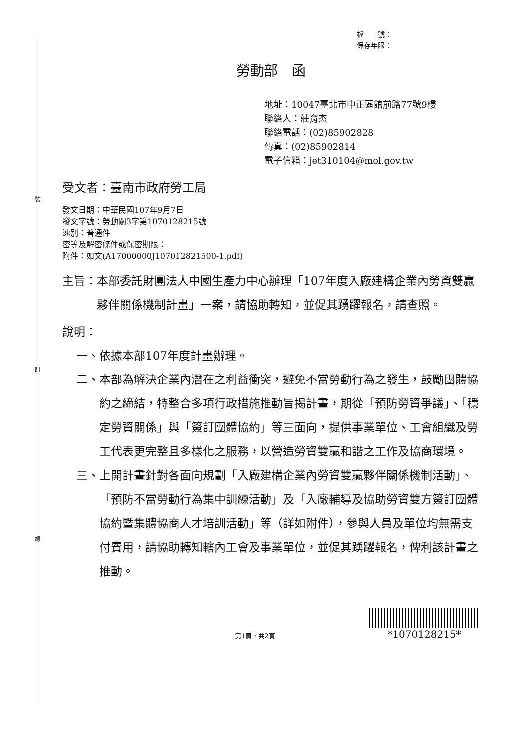裝
訂
線
檔　　號：
保存年限：
勞動部　函
地址：10047臺北市中正區館前路77號9樓
聯絡人：莊育杰
聯絡電話：(02)85902828
傳真：(02)85902814
電子信箱：jet310104@mol.gov.tw
受文者：臺南市政府勞工局
發文日期：中華民國107年9月7日
發文字號：勞動關3字第1070128215號
速別：普通件
密等及解密條件或保密期限：
附件：如文(A17000000J107012821500-1.pdf)
主旨： 本部委託財團法人中國生產力中心辦理「107年度入廠建構企業內勞資雙贏夥伴關係機制計畫」一案，請協助轉知，並促其踴躍報名，請查照。
說明：
一、 依據本部107年度計畫辦理。
二、 本部為解決企業內潛在之利益衝突，避免不當勞動行為之發生，鼓勵團體協約之締結，特整合多項行政措施推動旨揭計畫，期從「預防勞資爭議」、「穩定勞資關係」與「簽訂團體協約」等三面向，提供事業單位、工會組織及勞工代表更完整且多樣化之服務，以營造勞資雙贏和諧之工作及協商環境。
三、 上開計畫針對各面向規劃「入廠建構企業內勞資雙贏夥伴關係機制活動」、「預防不當勞動行為集中訓練活動」及「入廠輔導及協助勞資雙方簽訂團體協約暨集體協商人才培訓活動」等（詳如附件），參與人員及單位均無需支付費用，請協助轉知轄內工會及事業單位，並促其踴躍報名，俾利該計畫之推動。
第1頁，共2頁
*1070128215*